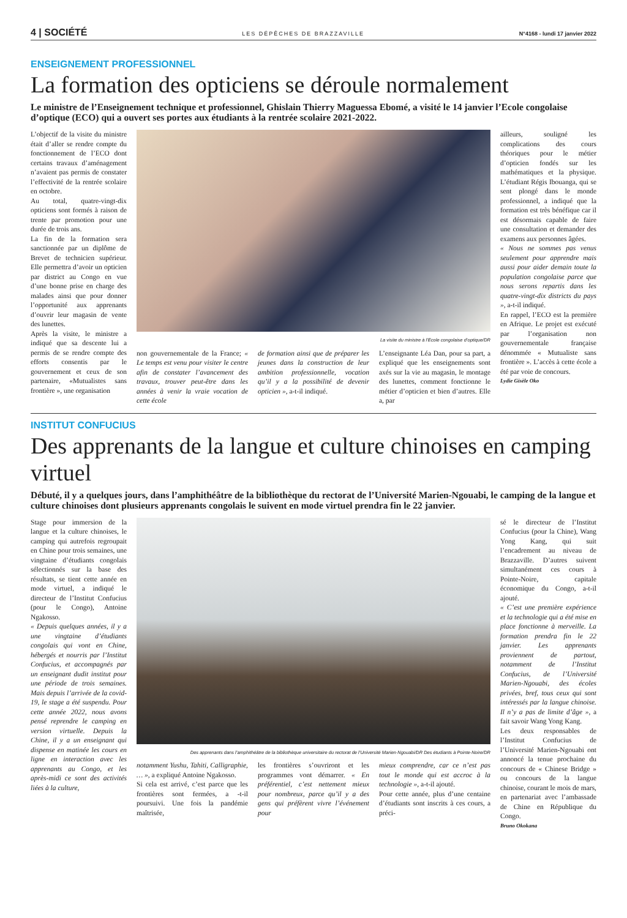4 | SOCIÉTÉ LES DÉPÊCHES DE BRAZZAVILLE N°4168 - lundi 17 janvier 2022
ENSEIGNEMENT PROFESSIONNEL
La formation des opticiens se déroule normalement
Le ministre de l’Enseignement technique et professionnel, Ghislain Thierry Maguessa Ebomé, a visité le 14 janvier l’Ecole congolaise d’optique (ECO) qui a ouvert ses portes aux étudiants à la rentrée scolaire 2021-2022.
L’objectif de la visite du ministre était d’aller se rendre compte du fonctionnement de l’ECO dont certains travaux d’aménagement n’avaient pas permis de constater l’effectivité de la rentrée scolaire en octobre.
Au total, quatre-vingt-dix opticiens sont formés à raison de trente par promotion pour une durée de trois ans.
La fin de la formation sera sanctionnée par un diplôme de Brevet de technicien supérieur. Elle permettra d’avoir un opticien par district au Congo en vue d’une bonne prise en charge des malades ainsi que pour donner l’opportunité aux apprenants d’ouvrir leur magasin de vente des lunettes.
Après la visite, le ministre a indiqué que sa descente lui a permis de se rendre compte des efforts consentis par le gouvernement et ceux de son partenaire, «Mutualistes sans frontière », une organisation
La visite du ministre à l’Ecole congolaise d’optique/DR
non gouvernementale de la France; « Le temps est venu pour visiter le centre afin de constater l’avancement des travaux, trouver peut-être dans les années à venir la vraie vocation de cette école
de formation ainsi que de préparer les jeunes dans la construction de leur ambition professionnelle, vocation qu’il y a la possibilité de devenir opticien », a-t-il indiqué.
L’enseignante Léa Dan, pour sa part, a expliqué que les enseignements sont axés sur la vie au magasin, le montage des lunettes, comment fonctionne le métier d’opticien et bien d’autres. Elle a, par
ailleurs, souligné les complications des cours théoriques pour le métier d’opticien fondés sur les mathématiques et la physique. L’étudiant Régis Ibouanga, qui se sent plongé dans le monde professionnel, a indiqué que la formation est très bénéfique car il est désormais capable de faire une consultation et demander des examens aux personnes âgées.
« Nous ne sommes pas venus seulement pour apprendre mais aussi pour aider demain toute la population congolaise parce que nous serons repartis dans les quatre-vingt-dix districts du pays », a-t-il indiqué.
En rappel, l’ECO est la première en Afrique. Le projet est exécuté par l’organisation non gouvernementale française dénommée « Mutualiste sans frontière ». L’accès à cette école a été par voie de concours.
Lydie Gisèle Oko
INSTITUT CONFUCIUS
Des apprenants de la langue et culture chinoises en camping virtuel
Débuté, il y a quelques jours, dans l’amphithéâtre de la bibliothèque du rectorat de l’Université Marien-Ngouabi, le camping de la langue et culture chinoises dont plusieurs apprenants congolais le suivent en mode virtuel prendra fin le 22 janvier.
Stage pour immersion de la langue et la culture chinoises, le camping qui autrefois regroupait en Chine pour trois semaines, une vingtaine d’étudiants congolais sélectionnés sur la base des résultats, se tient cette année en mode virtuel, a indiqué le directeur de l’Institut Confucius (pour le Congo), Antoine Ngakosso.
« Depuis quelques années, il y a une vingtaine d’étudiants congolais qui vont en Chine, hébergés et nourris par l’Institut Confucius, et accompagnés par un enseignant dudit institut pour une période de trois semaines. Mais depuis l’arrivée de la covid-19, le stage a été suspendu. Pour cette année 2022, nous avons pensé reprendre le camping en version virtuelle. Depuis la Chine, il y a un enseignant qui dispense en matinée les cours en ligne en interaction avec les apprenants au Congo, et les après-midi ce sont des activités liées à la culture,
Des apprenants dans l’amphithéâtre de la bibliothèque universitaire du rectorat de l’Université Marien-Ngouabi/DR Des étudiants à Pointe-Noire/DR
notamment Yushu, Tahiti, Calligraphie, … », a expliqué Antoine Ngakosso.
Si cela est arrivé, c’est parce que les frontières sont fermées, a -t-il poursuivi. Une fois la pandémie maîtrisée,
les frontières s’ouvriront et les programmes vont démarrer. « En préférentiel, c’est nettement mieux pour nombreux, parce qu’il y a des gens qui préfèrent vivre l’événement pour
mieux comprendre, car ce n’est pas tout le monde qui est accroc à la technologie », a-t-il ajouté.
Pour cette année, plus d’une centaine d’étudiants sont inscrits à ces cours, a préci-
sé le directeur de l’Institut Confucius (pour la Chine), Wang Yong Kang, qui suit l’encadrement au niveau de Brazzaville. D’autres suivent simultanément ces cours à Pointe-Noire, capitale économique du Congo, a-t-il ajouté.
« C’est une première expérience et la technologie qui a été mise en place fonctionne à merveille. La formation prendra fin le 22 janvier. Les apprenants proviennent de partout, notamment de l’Institut Confucius, de l’Université Marien-Ngouabi, des écoles privées, bref, tous ceux qui sont intéressés par la langue chinoise. Il n’y a pas de limite d’âge », a fait savoir Wang Yong Kang.
Les deux responsables de l’Institut Confucius de l’Université Marien-Ngouabi ont annoncé la tenue prochaine du concours de « Chinese Bridge » ou concours de la langue chinoise, courant le mois de mars, en partenariat avec l’ambassade de Chine en République du Congo.
Bruno Okokana